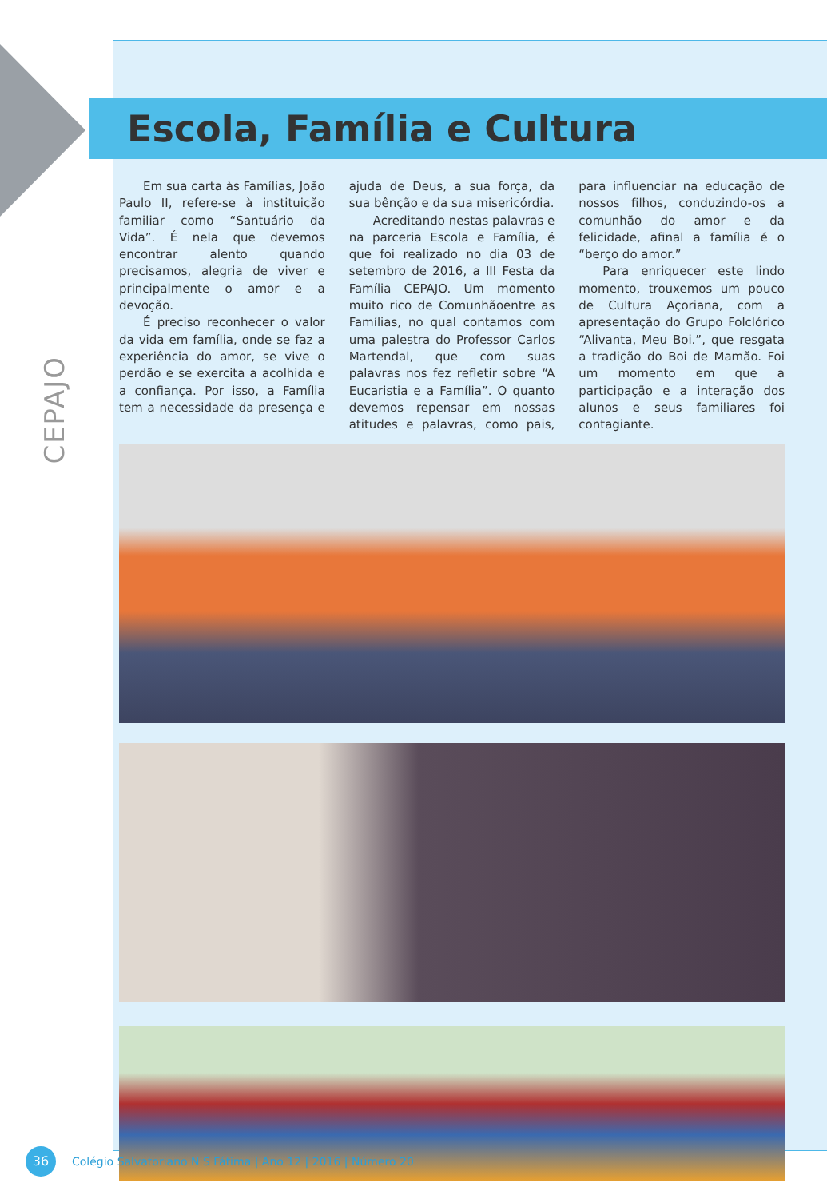CEPAJO
Escola, Família e Cultura
Em sua carta às Famílias, João Paulo II, refere-se à instituição familiar como “Santuário da Vida”. É nela que devemos encontrar alento quando precisamos, alegria de viver e principalmente o amor e a devoção.
É preciso reconhecer o valor da vida em família, onde se faz a experiência do amor, se vive o perdão e se exercita a acolhida e a confiança. Por isso, a Família tem a necessidade da presença e ajuda de Deus, a sua força, da sua bênção e da sua misericórdia.
Acreditando nestas palavras e na parceria Escola e Família, é que foi realizado no dia 03 de setembro de 2016, a III Festa da Família CEPAJO. Um momento muito rico de Comunhãoentre as Famílias, no qual contamos com uma palestra do Professor Carlos Martendal, que com suas palavras nos fez refletir sobre “A Eucaristia e a Família”. O quanto devemos repensar em nossas atitudes e palavras, como pais, para influenciar na educação de nossos filhos, conduzindo-os a comunhão do amor e da felicidade, afinal a família é o “berço do amor.”
Para enriquecer este lindo momento, trouxemos um pouco de Cultura Açoriana, com a apresentação do Grupo Folclórico “Alivanta, Meu Boi.”, que resgata a tradição do Boi de Mamão. Foi um momento em que a participação e a interação dos alunos e seus familiares foi contagiante.
36
Colégio Salvatoriano N S Fátima | Ano 12 | 2016 | Número 20